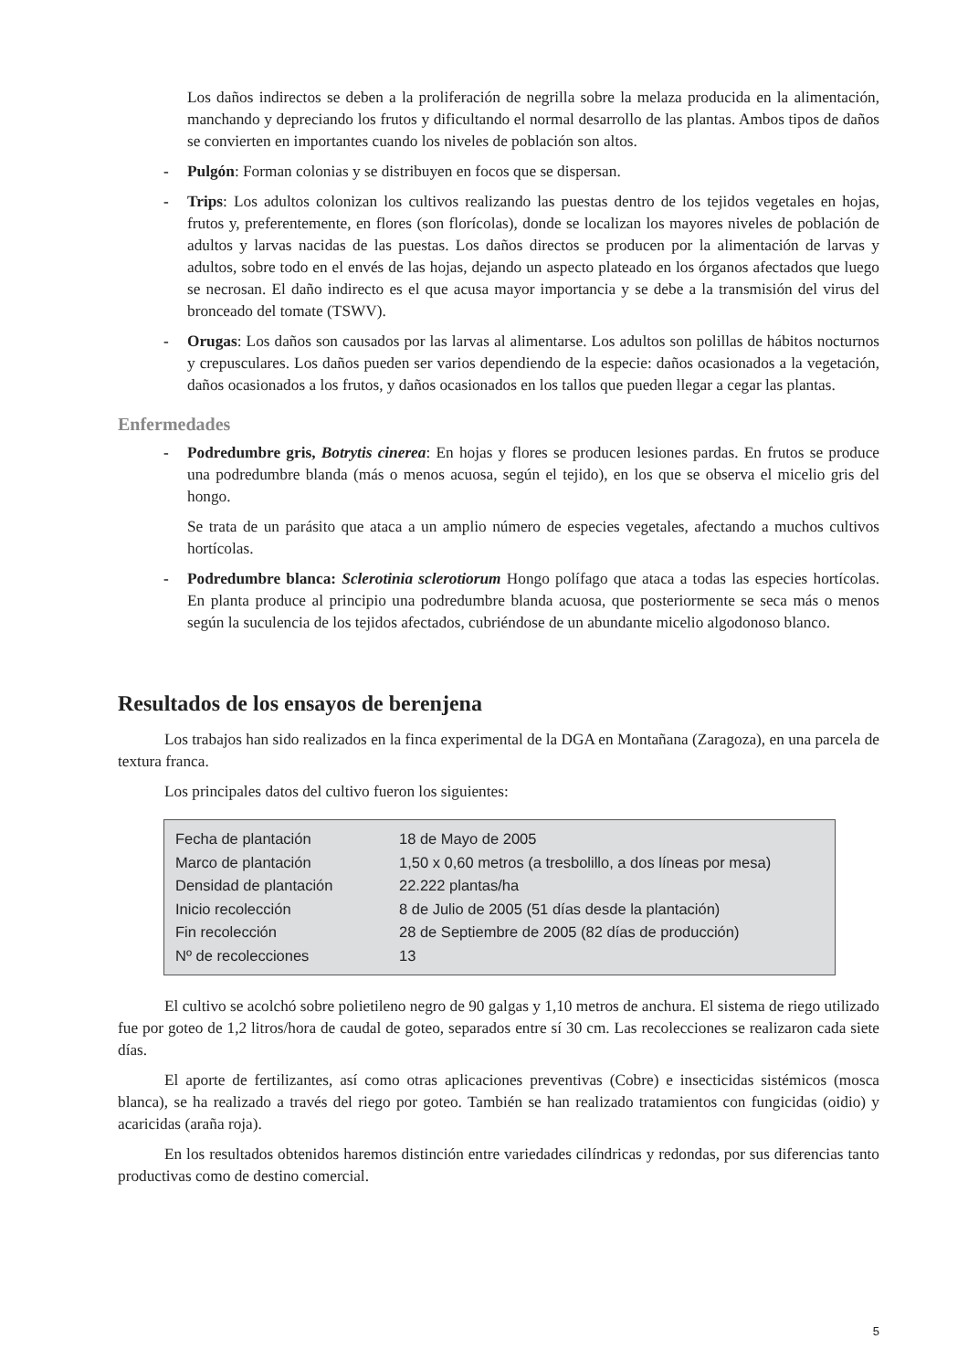Los daños indirectos se deben a la proliferación de negrilla sobre la melaza producida en la alimentación, manchando y depreciando los frutos y dificultando el normal desarrollo de las plantas. Ambos tipos de daños se convierten en importantes cuando los niveles de población son altos.
- Pulgón: Forman colonias y se distribuyen en focos que se dispersan.
- Trips: Los adultos colonizan los cultivos realizando las puestas dentro de los tejidos vegetales en hojas, frutos y, preferentemente, en flores (son florícolas), donde se localizan los mayores niveles de población de adultos y larvas nacidas de las puestas. Los daños directos se producen por la alimentación de larvas y adultos, sobre todo en el envés de las hojas, dejando un aspecto plateado en los órganos afectados que luego se necrosan. El daño indirecto es el que acusa mayor importancia y se debe a la transmisión del virus del bronceado del tomate (TSWV).
- Orugas: Los daños son causados por las larvas al alimentarse. Los adultos son polillas de hábitos nocturnos y crepusculares. Los daños pueden ser varios dependiendo de la especie: daños ocasionados a la vegetación, daños ocasionados a los frutos, y daños ocasionados en los tallos que pueden llegar a cegar las plantas.
Enfermedades
- Podredumbre gris, Botrytis cinerea: En hojas y flores se producen lesiones pardas. En frutos se produce una podredumbre blanda (más o menos acuosa, según el tejido), en los que se observa el micelio gris del hongo.
Se trata de un parásito que ataca a un amplio número de especies vegetales, afectando a muchos cultivos hortícolas.
- Podredumbre blanca: Sclerotinia sclerotiorum Hongo polífago que ataca a todas las especies hortícolas. En planta produce al principio una podredumbre blanda acuosa, que posteriormente se seca más o menos según la suculencia de los tejidos afectados, cubriéndose de un abundante micelio algodonoso blanco.
Resultados de los ensayos de berenjena
Los trabajos han sido realizados en la finca experimental de la DGA en Montañana (Zaragoza), en una parcela de textura franca.
Los principales datos del cultivo fueron los siguientes:
| Fecha de plantación | 18 de Mayo de 2005 |
| Marco de plantación | 1,50 x 0,60 metros (a tresbolillo, a dos líneas por mesa) |
| Densidad de plantación | 22.222 plantas/ha |
| Inicio recolección | 8 de Julio de 2005 (51 días desde la plantación) |
| Fin recolección | 28 de Septiembre de 2005 (82 días de producción) |
| Nº de recolecciones | 13 |
El cultivo se acolchó sobre polietileno negro de 90 galgas y 1,10 metros de anchura. El sistema de riego utilizado fue por goteo de 1,2 litros/hora de caudal de goteo, separados entre sí 30 cm. Las recolecciones se realizaron cada siete días.
El aporte de fertilizantes, así como otras aplicaciones preventivas (Cobre) e insecticidas sistémicos (mosca blanca), se ha realizado a través del riego por goteo. También se han realizado tratamientos con fungicidas (oidio) y acaricidas (araña roja).
En los resultados obtenidos haremos distinción entre variedades cilíndricas y redondas, por sus diferencias tanto productivas como de destino comercial.
5